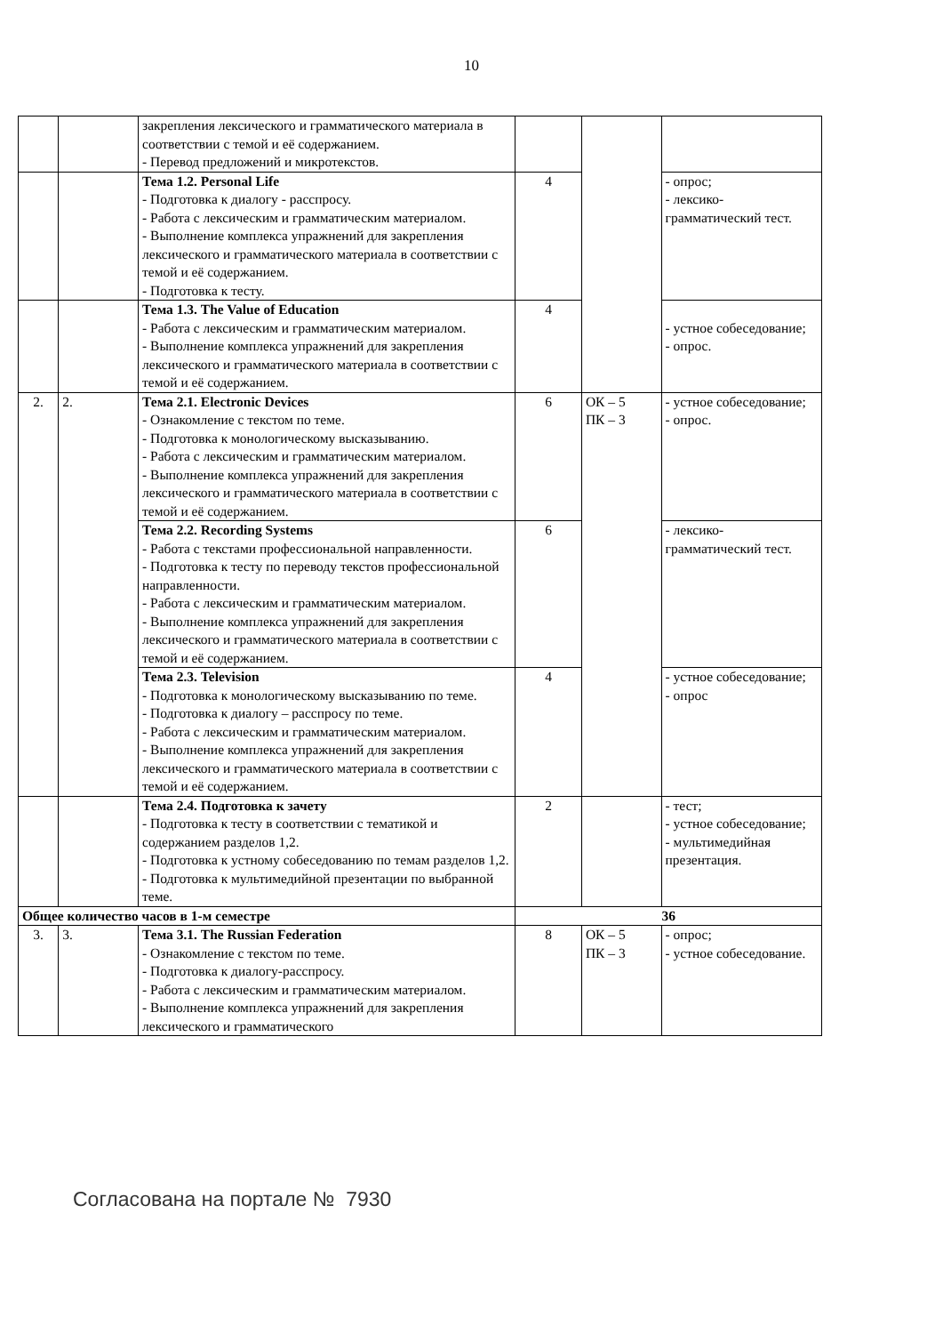10
| | | закрепления лексического и грамматического материала в соответствии с темой и её содержанием. - Перевод предложений и микротекстов. | | | |
| | | Тема 1.2. Personal Life - Подготовка к диалогу - расспросу. - Работа с лексическим и грамматическим материалом. - Выполнение комплекса упражнений для закрепления лексического и грамматического материала в соответствии с темой и её содержанием. - Подготовка к тесту. | 4 | | - опрос; - лексико-грамматический тест. |
| | | Тема 1.3. The Value of Education - Работа с лексическим и грамматическим материалом. - Выполнение комплекса упражнений для закрепления лексического и грамматического материала в соответствии с темой и её содержанием. | 4 | | - устное собеседование; - опрос. |
| 2. | 2. | Тема 2.1. Electronic Devices - Ознакомление с текстом по теме. - Подготовка к монологическому высказыванию. - Работа с лексическим и грамматическим материалом. - Выполнение комплекса упражнений для закрепления лексического и грамматического материала в соответствии с темой и её содержанием. | 6 | ОК – 5 ПК – 3 | - устное собеседование; - опрос. |
| | | Тема 2.2. Recording Systems - Работа с текстами профессиональной направленности. - Подготовка к тесту по переводу текстов профессиональной направленности. - Работа с лексическим и грамматическим материалом. - Выполнение комплекса упражнений для закрепления лексического и грамматического материала в соответствии с темой и её содержанием. | 6 | | - лексико-грамматический тест. |
| | | Тема 2.3. Television - Подготовка к монологическому высказыванию по теме. - Подготовка к диалогу – расспросу по теме. - Работа с лексическим и грамматическим материалом. - Выполнение комплекса упражнений для закрепления лексического и грамматического материала в соответствии с темой и её содержанием. | 4 | | - устное собеседование; - опрос |
| | | Тема 2.4. Подготовка к зачету - Подготовка к тесту в соответствии с тематикой и содержанием разделов 1,2. - Подготовка к устному собеседованию по темам разделов 1,2. - Подготовка к мультимедийной презентации по выбранной теме. | 2 | | - тест; - устное собеседование; - мультимедийная презентация. |
| Общее количество часов в 1-м семестре | | | 36 | | |
| 3. | 3. | Тема 3.1. The Russian Federation - Ознакомление с текстом по теме. - Подготовка к диалогу-расспросу. - Работа с лексическим и грамматическим материалом. - Выполнение комплекса упражнений для закрепления лексического и грамматического | 8 | ОК – 5 ПК – 3 | - опрос; - устное собеседование. |
Согласована на портале № 7930